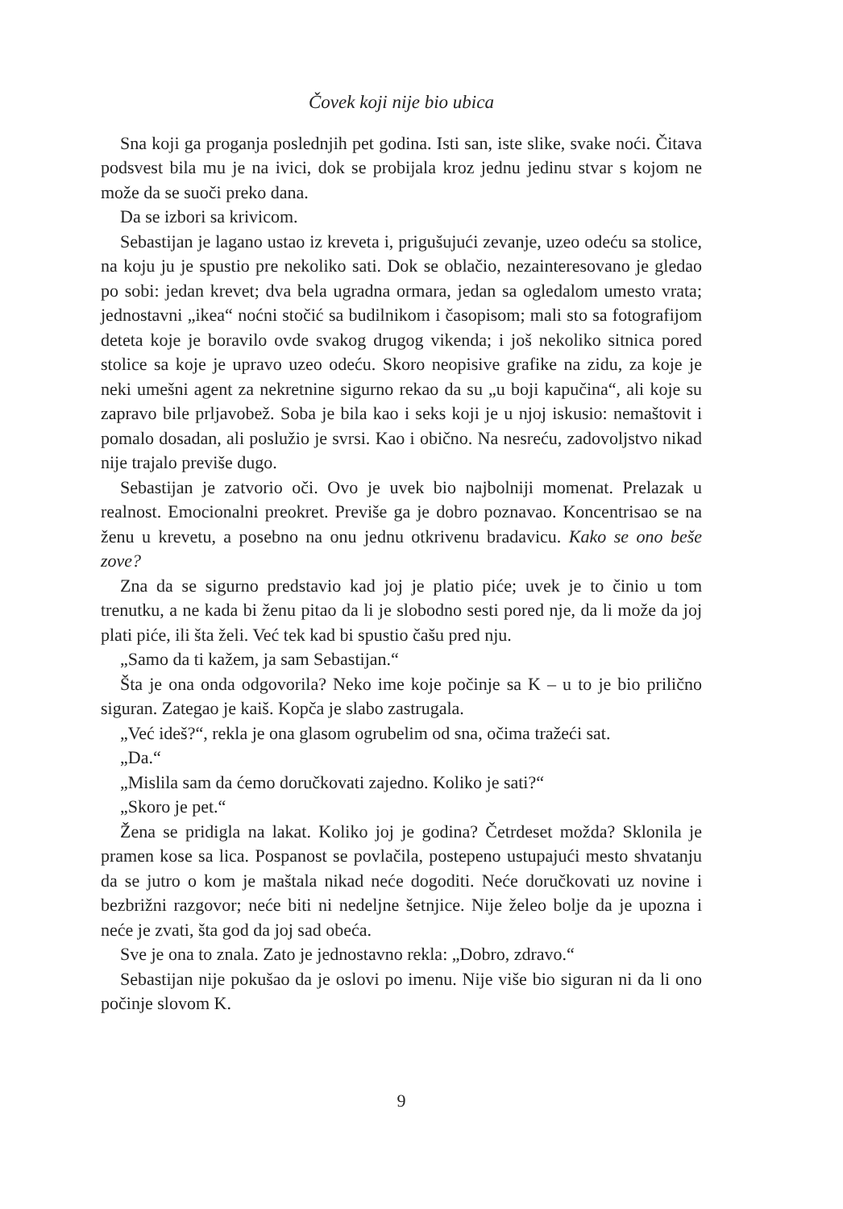Čovek koji nije bio ubica
Sna koji ga proganja poslednjih pet godina. Isti san, iste slike, svake noći. Čitava podsvest bila mu je na ivici, dok se probijala kroz jednu jedinu stvar s kojom ne može da se suoči preko dana.
Da se izbori sa krivicom.
Sebastijan je lagano ustao iz kreveta i, prigušujući zevanje, uzeo odeću sa stolice, na koju ju je spustio pre nekoliko sati. Dok se oblačio, nezainteresovano je gledao po sobi: jedan krevet; dva bela ugradna ormara, jedan sa ogledalom umesto vrata; jednostavni „ikea“ noćni stočić sa budilnikom i časopisom; mali sto sa fotografijom deteta koje je boravilo ovde svakog drugog vikenda; i još nekoliko sitnica pored stolice sa koje je upravo uzeo odeću. Skoro neopisive grafike na zidu, za koje je neki umešni agent za nekretnine sigurno rekao da su „u boji kapučina“, ali koje su zapravo bile prljavobež. Soba je bila kao i seks koji je u njoj iskusio: nemaštovit i pomalo dosadan, ali poslužio je svrsi. Kao i obično. Na nesreću, zadovoljstvo nikad nije trajalo previše dugo.
Sebastijan je zatvorio oči. Ovo je uvek bio najbolniji momenat. Prelazak u realnost. Emocionalni preokret. Previše ga je dobro poznavao. Koncentrisao se na ženu u krevetu, a posebno na onu jednu otkrivenu bradavicu. Kako se ono beše zove?
Zna da se sigurno predstavio kad joj je platio piće; uvek je to činio u tom trenutku, a ne kada bi ženu pitao da li je slobodno sesti pored nje, da li može da joj plati piće, ili šta želi. Već tek kad bi spustio čašu pred nju.
„Samo da ti kažem, ja sam Sebastijan.“
Šta je ona onda odgovorila? Neko ime koje počinje sa K – u to je bio prilično siguran. Zategao je kaiš. Kopča je slabo zastrugala.
„Već ideš?“, rekla je ona glasom ogrubelim od sna, očima tražeći sat.
„Da.“
„Mislila sam da ćemo doručkovati zajedno. Koliko je sati?“
„Skoro je pet.“
Žena se pridigla na lakat. Koliko joj je godina? Četrdeset možda? Sklonila je pramen kose sa lica. Pospanost se povlačila, postepeno ustupajući mesto shvatanju da se jutro o kom je maštala nikad neće dogoditi. Neće doručkovati uz novine i bezbrižni razgovor; neće biti ni nedeljne šetnjice. Nije želeo bolje da je upozna i neće je zvati, šta god da joj sad obeća.
Sve je ona to znala. Zato je jednostavno rekla: „Dobro, zdravo.“
Sebastijan nije pokušao da je oslovi po imenu. Nije više bio siguran ni da li ono počinje slovom K.
9